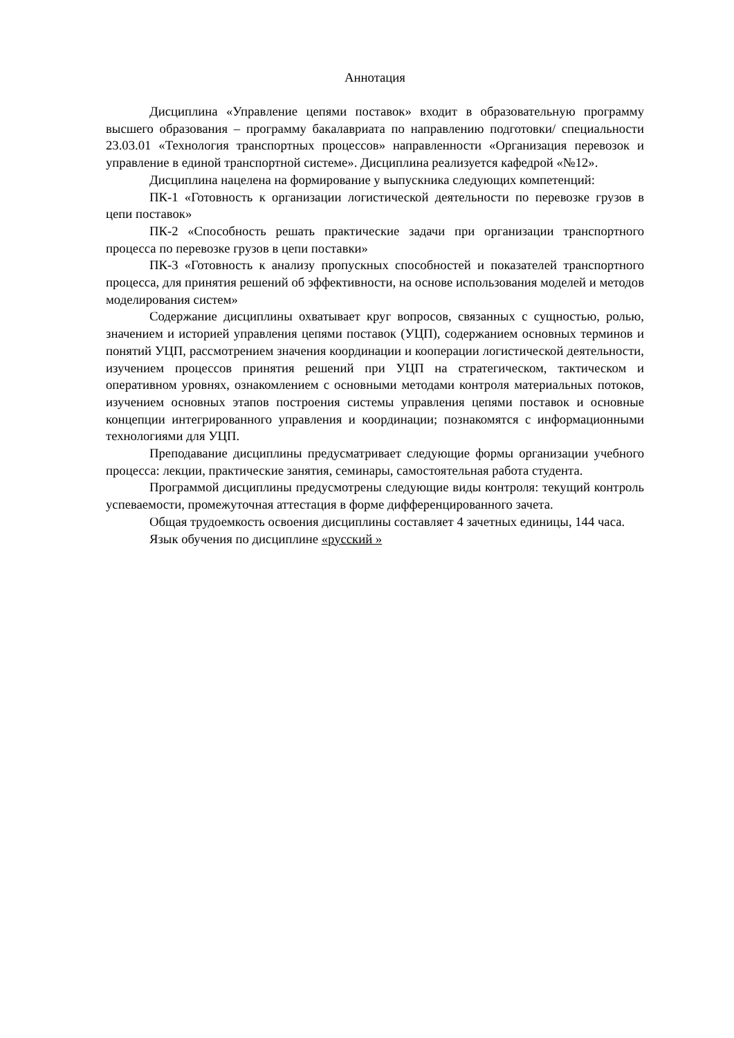Аннотация
Дисциплина «Управление цепями поставок» входит в образовательную программу высшего образования – программу бакалавриата по направлению подготовки/ специальности 23.03.01 «Технология транспортных процессов» направленности «Организация перевозок и управление в единой транспортной системе». Дисциплина реализуется кафедрой «№12».
Дисциплина нацелена на формирование у выпускника следующих компетенций:
ПК-1 «Готовность к организации логистической деятельности по перевозке грузов в цепи поставок»
ПК-2 «Способность решать практические задачи при организации транспортного процесса по перевозке грузов в цепи поставки»
ПК-3 «Готовность к анализу пропускных способностей и показателей транспортного процесса, для принятия решений об эффективности, на основе использования моделей и методов моделирования систем»
Содержание дисциплины охватывает круг вопросов, связанных с сущностью, ролью, значением и историей управления цепями поставок (УЦП), содержанием основных терминов и понятий УЦП, рассмотрением значения координации и кооперации логистической деятельности, изучением процессов принятия решений при УЦП на стратегическом, тактическом и оперативном уровнях, ознакомлением с основными методами контроля материальных потоков, изучением основных этапов построения системы управления цепями поставок и основные концепции интегрированного управления и координации; познакомятся с информационными технологиями для УЦП.
Преподавание дисциплины предусматривает следующие формы организации учебного процесса: лекции, практические занятия, семинары, самостоятельная работа студента.
Программой дисциплины предусмотрены следующие виды контроля: текущий контроль успеваемости, промежуточная аттестация в форме дифференцированного зачета.
Общая трудоемкость освоения дисциплины составляет 4 зачетных единицы, 144 часа.
Язык обучения по дисциплине «русский »